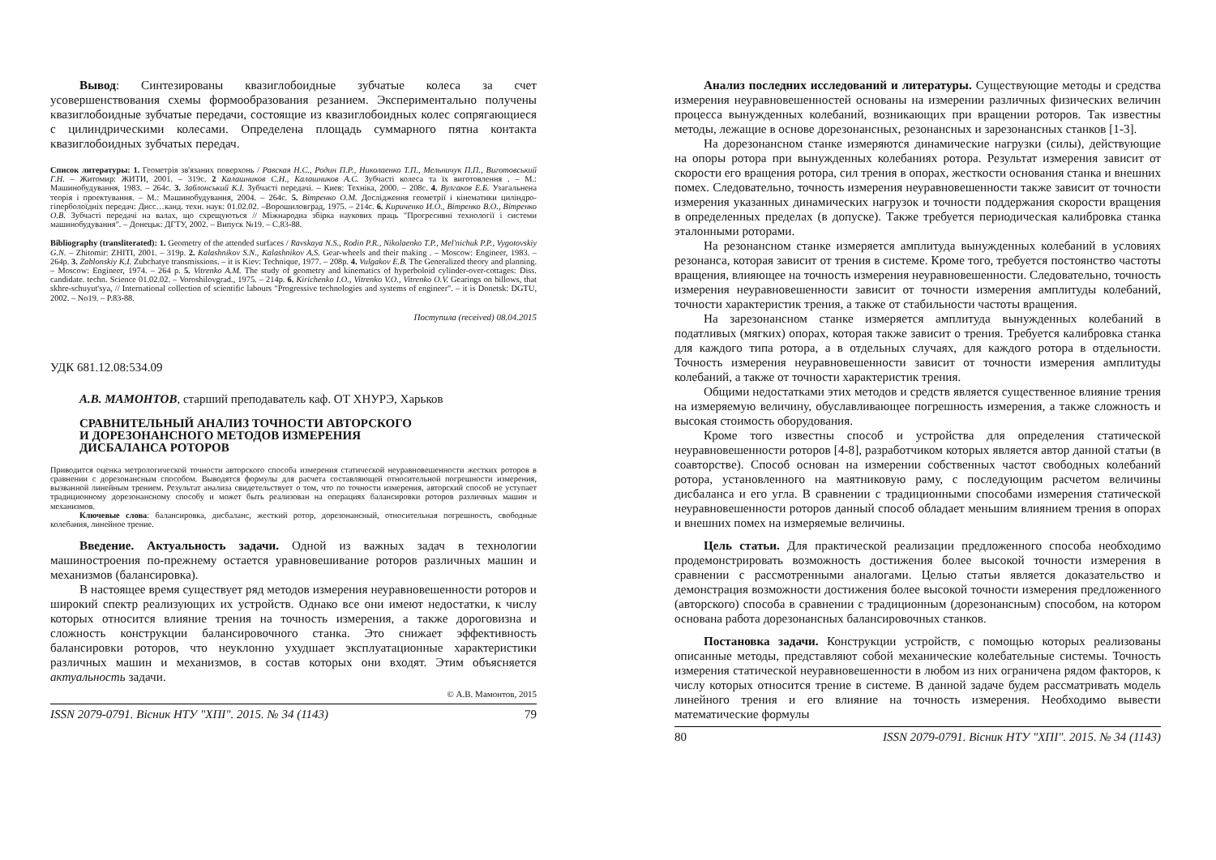Вывод: Синтезированы квазиглобоидные зубчатые колеса за счет усовершенствования схемы формообразования резанием. Экспериментально получены квазиглобоидные зубчатые передачи, состоящие из квазиглобоидных колес сопрягающиеся с цилиндрическими колесами. Определена площадь суммарного пятна контакта квазиглобоидных зубчатых передач.
Список литературы: 1. Геометрія зв'язаних поверхонь / Равская Н.С., Родин П.Р., Николаенко Т.П., Мельничук П.П., Виготовський Г.Н. – Житомир: ЖИТИ, 2001. – 319с. 2 Калашников С.Н., Калашников А.С. Зубчасті колеса та їх виготовлення . – М.: Машинобудування, 1983. – 264с. 3. Заблонський К.І. Зубчасті передачі. – Киев: Техніка, 2000. – 208с. 4. Вулгаков Е.Б. Узагальнена теорія і проектування. – М.: Машинобудування, 2004. – 264с. 5. Вітренко О.М. Дослідження геометрії і кінематики циліндро-гіперболоїдніх передач: Дисс…канд. техн. наук: 01.02.02. –Ворошиловград, 1975. – 214с. 6. Кириченко И.О., Вітренко В.О., Вітренко О.В. Зубчасті передачі на валах, що схрещуються // Міжнародна збірка наукових праць "Прогресивні технології і системи машинобудування". – Донецьк: ДГТУ, 2002. – Випуск №19. – С.83-88.
Bibliography (transliterated): 1. Geometry of the attended surfaces / Ravskaya N.S., Rodin P.R., Nikolaenko T.P., Mel'nichuk P.P., Vygotovskiy G.N. – Zhitomir: ZHITI, 2001. – 319p. 2. Kalashnikov S.N., Kalashnikov A.S. Gear-wheels and their making . – Moscow: Engineer, 1983. – 264p. 3. Zablonskiy K.I. Zubchatye transmissions. – it is Kiev: Technique, 1977. – 208p. 4. Vulgakov E.B. The Generalized theory and planning. – Moscow: Engineer, 1974. – 264 p. 5. Vitrenko A.M. The study of geometry and kinematics of hyperboloid cylinder-over-cottages: Diss. candidate. techn. Science 01.02.02. – Voroshilovgrad., 1975. – 214p. 6. Kirichenko I.O., Vitrenko V.O., Vitrenko O.V. Gearings on billows, that skhre-schuyut'sya, // International collection of scientific labours "Progressive technologies and systems of engineer". – it is Donetsk: DGTU, 2002. – No19. – P.83-88.
Поступила (received) 08.04.2015
УДК 681.12.08:534.09
А.В. МАМОНТОВ, старший преподаватель каф. ОТ ХНУРЭ, Харьков
СРАВНИТЕЛЬНЫЙ АНАЛИЗ ТОЧНОСТИ АВТОРСКОГО
И ДОРЕЗОНАНСНОГО МЕТОДОВ ИЗМЕРЕНИЯ
ДИСБАЛАНСА РОТОРОВ
Приводится оценка метрологической точности авторского способа измерения статической неуравновешенности жестких роторов в сравнении с дорезонансным способом. Выводятся формулы для расчета составляющей относительной погрешности измерения, вызванной линейным трением. Результат анализа свидетельствует о том, что по точности измерения, авторский способ не уступает традиционному дорезонансному способу и может быть реализован на операциях балансировки роторов различных машин и механизмов.
Ключевые слова: балансировка, дисбаланс, жесткий ротор, дорезонансный, относительная погрешность, свободные колебания, линейное трение.
Введение. Актуальность задачи. Одной из важных задач в технологии машиностроения по-прежнему остается уравновешивание роторов различных машин и механизмов (балансировка).
В настоящее время существует ряд методов измерения неуравновешенности роторов и широкий спектр реализующих их устройств. Однако все они имеют недостатки, к числу которых относится влияние трения на точность измерения, а также дороговизна и сложность конструкции балансировочного станка. Это снижает эффективность балансировки роторов, что неуклонно ухудшает эксплуатационные характеристики различных машин и механизмов, в состав которых они входят. Этим объясняется актуальность задачи.
© А.В. Мамонтов, 2015
ISSN 2079-0791. Вісник НТУ "ХПІ". 2015. № 34 (1143) 79
Анализ последних исследований и литературы. Существующие методы и средства измерения неуравновешенностей основаны на измерении различных физических величин процесса вынужденных колебаний, возникающих при вращении роторов. Так известны методы, лежащие в основе дорезонансных, резонансных и зарезонансных станков [1-3].
На дорезонансном станке измеряются динамические нагрузки (силы), действующие на опоры ротора при вынужденных колебаниях ротора. Результат измерения зависит от скорости его вращения ротора, сил трения в опорах, жесткости основания станка и внешних помех. Следовательно, точность измерения неуравновешенности также зависит от точности измерения указанных динамических нагрузок и точности поддержания скорости вращения в определенных пределах (в допуске). Также требуется периодическая калибровка станка эталонными роторами.
На резонансном станке измеряется амплитуда вынужденных колебаний в условиях резонанса, которая зависит от трения в системе. Кроме того, требуется постоянство частоты вращения, влияющее на точность измерения неуравновешенности. Следовательно, точность измерения неуравновешенности зависит от точности измерения амплитуды колебаний, точности характеристик трения, а также от стабильности частоты вращения.
На зарезонансном станке измеряется амплитуда вынужденных колебаний в податливых (мягких) опорах, которая также зависит о трения. Требуется калибровка станка для каждого типа ротора, а в отдельных случаях, для каждого ротора в отдельности. Точность измерения неуравновешенности зависит от точности измерения амплитуды колебаний, а также от точности характеристик трения.
Общими недостатками этих методов и средств является существенное влияние трения на измеряемую величину, обуславливающее погрешность измерения, а также сложность и высокая стоимость оборудования.
Кроме того известны способ и устройства для определения статической неуравновешенности роторов [4-8], разработчиком которых является автор данной статьи (в соавторстве). Способ основан на измерении собственных частот свободных колебаний ротора, установленного на маятниковую раму, с последующим расчетом величины дисбаланса и его угла. В сравнении с традиционными способами измерения статической неуравновешенности роторов данный способ обладает меньшим влиянием трения в опорах и внешних помех на измеряемые величины.
Цель статьи. Для практической реализации предложенного способа необходимо продемонстрировать возможность достижения более высокой точности измерения в сравнении с рассмотренными аналогами. Целью статьи является доказательство и демонстрация возможности достижения более высокой точности измерения предложенного (авторского) способа в сравнении с традиционным (дорезонансным) способом, на котором основана работа дорезонансных балансировочных станков.
Постановка задачи. Конструкции устройств, с помощью которых реализованы описанные методы, представляют собой механические колебательные системы. Точность измерения статической неуравновешенности в любом из них ограничена рядом факторов, к числу которых относится трение в системе. В данной задаче будем рассматривать модель линейного трения и его влияние на точность измерения. Необходимо вывести математические формулы
80 ISSN 2079-0791. Вісник НТУ "ХПІ". 2015. № 34 (1143)